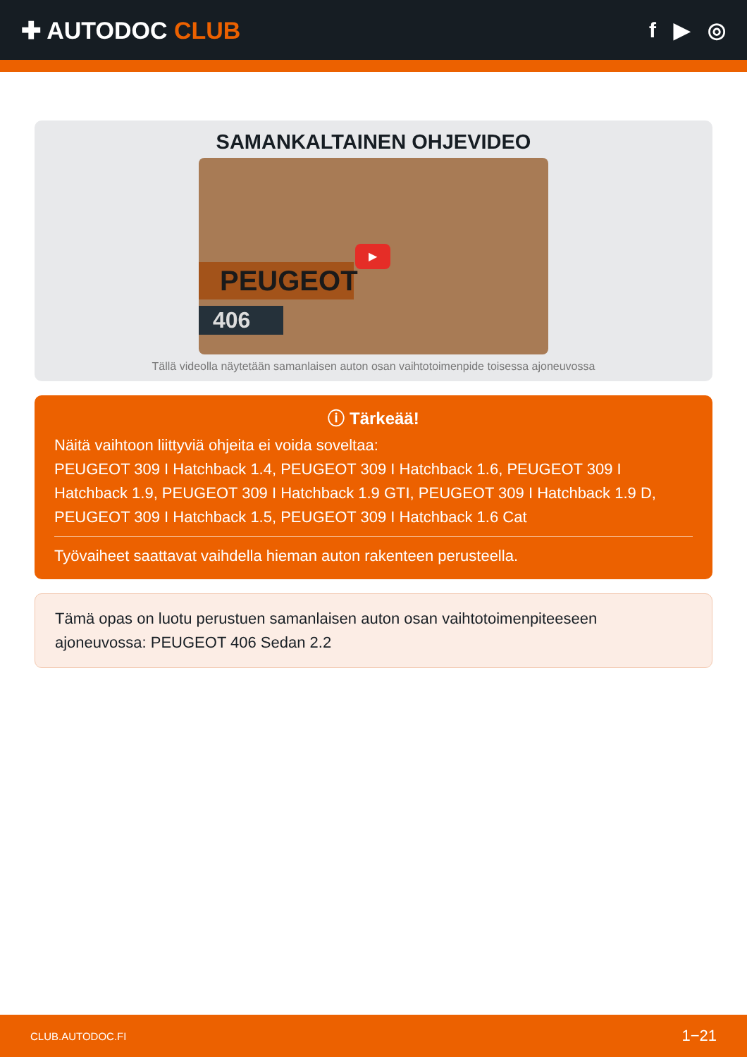✚ AUTODOC CLUB f ▶ ◎
SAMANKALTAINEN OHJEVIDEO
PEUGEOT
406
▶
Tällä videolla näytetään samanlaisen auton osan vaihtotoimenpide toisessa ajoneuvossa
ⓘ Tärkeää!
Näitä vaihtoon liittyviä ohjeita ei voida soveltaa:
PEUGEOT 309 I Hatchback 1.4, PEUGEOT 309 I Hatchback 1.6, PEUGEOT 309 I Hatchback 1.9, PEUGEOT 309 I Hatchback 1.9 GTI, PEUGEOT 309 I Hatchback 1.9 D, PEUGEOT 309 I Hatchback 1.5, PEUGEOT 309 I Hatchback 1.6 Cat
Työvaiheet saattavat vaihdella hieman auton rakenteen perusteella.
Tämä opas on luotu perustuen samanlaisen auton osan vaihtotoimenpiteeseen ajoneuvossa: PEUGEOT 406 Sedan 2.2
CLUB.AUTODOC.FI 1−21